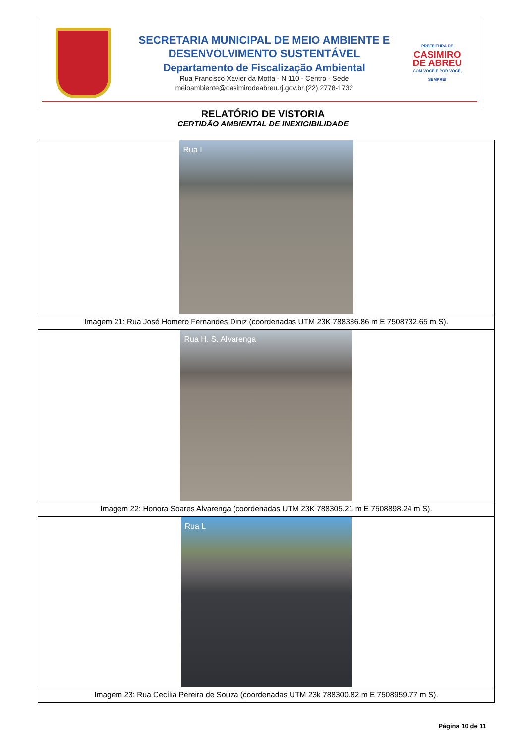SECRETARIA MUNICIPAL DE MEIO AMBIENTE E
DESENVOLVIMENTO SUSTENTÁVEL
Departamento de Fiscalização Ambiental
Rua Francisco Xavier da Motta - N 110 - Centro - Sede
meioambiente@casimirodeabreu.rj.gov.br (22) 2778-1732
PREFEITURA DE
CASIMIRO
DE ABREU
COM VOCÊ E POR VOCÊ, SEMPRE!
RELATÓRIO DE VISTORIA
CERTIDÃO AMBIENTAL DE INEXIGIBILIDADE
| Rua I |
| Imagem 21: Rua José Homero Fernandes Diniz (coordenadas UTM 23K 788336.86 m E 7508732.65 m S). |
| Rua H. S. Alvarenga |
| Imagem 22: Honora Soares Alvarenga (coordenadas UTM 23K 788305.21 m E 7508898.24 m S). |
| Rua L |
| Imagem 23: Rua Cecília Pereira de Souza (coordenadas UTM 23k 788300.82 m E 7508959.77 m S). |
Página 10 de 11